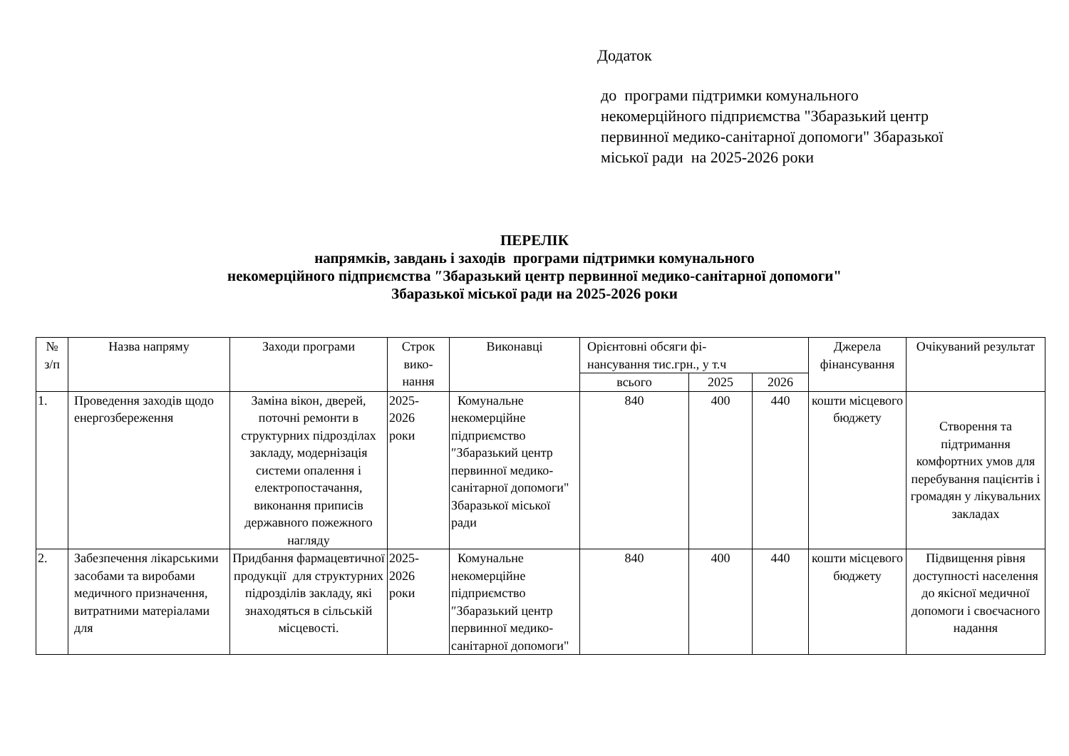Додаток
до програми підтримки комунального
некомерційного підприємства "Збаразький центр
первинної медико-санітарної допомоги" Збаразької
міської ради на 2025-2026 роки
ПЕРЕЛІК
напрямків, завдань і заходів програми підтримки комунального
некомерційного підприємства ″Збаразький центр первинної медико-санітарної допомоги"
Збаразької міської ради на 2025-2026 роки
| № з/п | Назва напряму | Заходи програми | Строк вико- нання | Виконавці | Орієнтовні обсяги фі- нансування тис.грн., у т.ч | | | Джерела фінансування | Очікуваний результат |
| | | | | | всього | 2025 | 2026 | | |
| 1. | Проведення заходів щодо енергозбереження | Заміна вікон, дверей, поточні ремонти в структурних підрозділах закладу, модернізація системи опалення і електропостачання, виконання приписів державного пожежного нагляду | 2025- 2026 роки | Комунальне некомерційне підприємство ″Збаразький центр первинної медико-санітарної допомоги" Збаразької міської ради | 840 | 400 | 440 | кошти місцевого бюджету | Створення та підтримання комфортних умов для перебування пацієнтів і громадян у лікувальних закладах |
| 2. | Забезпечення лікарськими засобами та виробами медичного призначення, витратними матеріалами для | Придбання фармацевтичної продукції для структурних підрозділів закладу, які знаходяться в сільській місцевості. | 2025- 2026 роки | Комунальне некомерційне підприємство ″Збаразький центр первинної медико-санітарної допомоги" | 840 | 400 | 440 | кошти місцевого бюджету | Підвищення рівня доступності населення до якісної медичної допомоги і своєчасного надання |